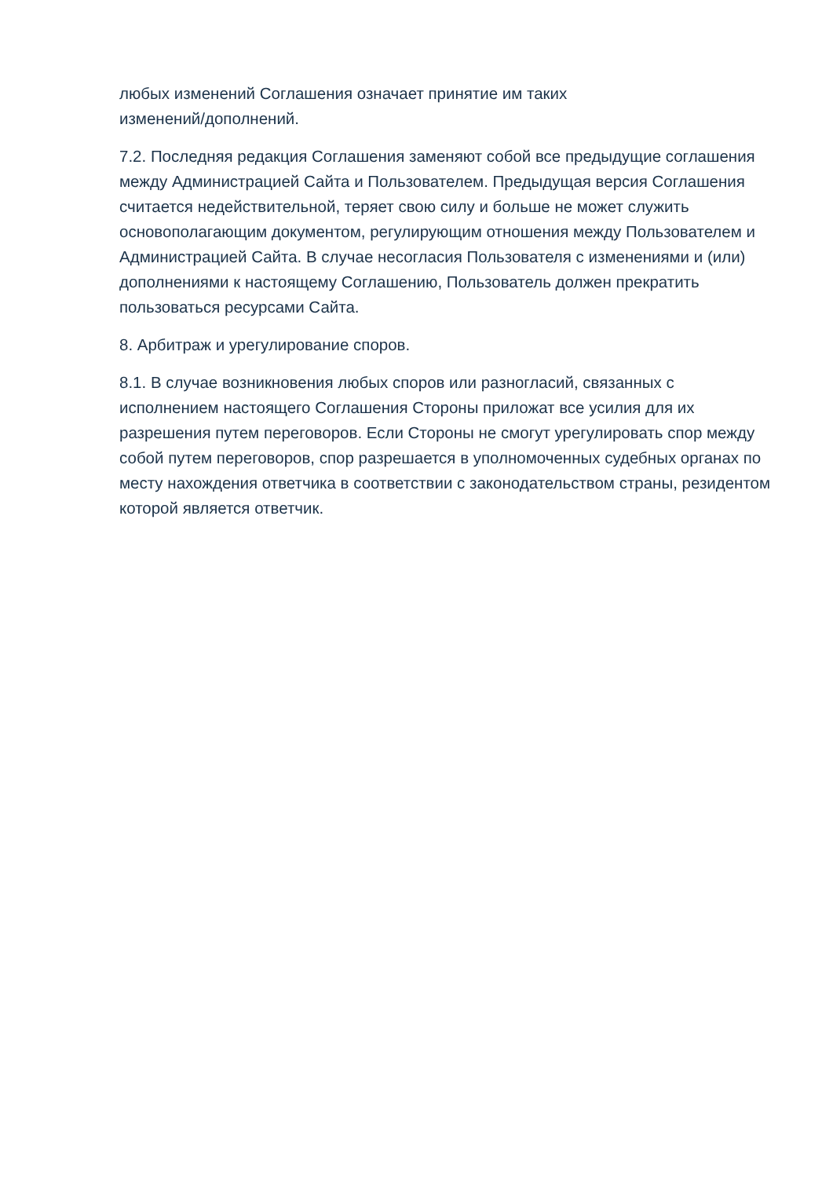любых изменений Соглашения означает принятие им таких
изменений/дополнений.
7.2. Последняя редакция Соглашения заменяют собой все предыдущие соглашения между Администрацией Сайта и Пользователем. Предыдущая версия Соглашения считается недействительной, теряет свою силу и больше не может служить основополагающим документом, регулирующим отношения между Пользователем и Администрацией Сайта. В случае несогласия Пользователя с изменениями и (или) дополнениями к настоящему Соглашению, Пользователь должен прекратить пользоваться ресурсами Сайта.
8. Арбитраж и урегулирование споров.
8.1. В случае возникновения любых споров или разногласий, связанных с исполнением настоящего Соглашения Стороны приложат все усилия для их разрешения путем переговоров. Если Стороны не смогут урегулировать спор между собой путем переговоров, спор разрешается в уполномоченных судебных органах по месту нахождения ответчика в соответствии с законодательством страны, резидентом которой является ответчик.